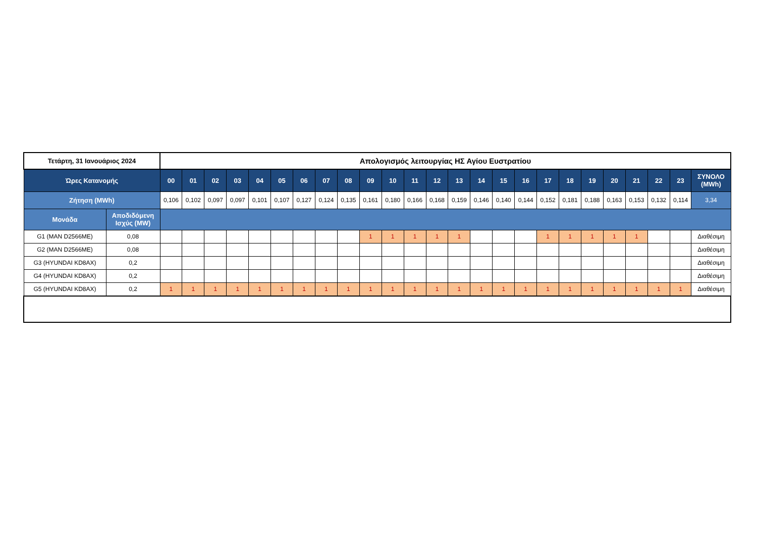| Τετάρτη, 31 Ιανουάριος 2024 | | Απολογισμός λειτουργίας ΗΣ Αγίου Ευστρατίου | | | | | | | | | | | | | | | | | | | | | | | | |
| Ώρες Κατανομής | | 00 | 01 | 02 | 03 | 04 | 05 | 06 | 07 | 08 | 09 | 10 | 11 | 12 | 13 | 14 | 15 | 16 | 17 | 18 | 19 | 20 | 21 | 22 | 23 | ΣΥΝΟΛΟ (MWh) |
| Ζήτηση (MWh) | | 0,106 | 0,102 | 0,097 | 0,097 | 0,101 | 0,107 | 0,127 | 0,124 | 0,135 | 0,161 | 0,180 | 0,166 | 0,168 | 0,159 | 0,146 | 0,140 | 0,144 | 0,152 | 0,181 | 0,188 | 0,163 | 0,153 | 0,132 | 0,114 | 3,34 |
| Μονάδα | Αποδιδόμενη Ισχύς (MW) | | | | | | | | | | | | | | | | | | | | | | | | | |
| G1 (MAN D2566ME) | 0,08 | | | | | | | | | | 1 | 1 | 1 | 1 | 1 | | | | 1 | 1 | 1 | 1 | 1 | | | Διαθέσιμη |
| G2 (MAN D2566ME) | 0,08 | | | | | | | | | | | | | | | | | | | | | | | | | Διαθέσιμη |
| G3 (HYUNDAI KD8AX) | 0,2 | | | | | | | | | | | | | | | | | | | | | | | | | Διαθέσιμη |
| G4 (HYUNDAI KD8AX) | 0,2 | | | | | | | | | | | | | | | | | | | | | | | | | Διαθέσιμη |
| G5 (HYUNDAI KD8AX) | 0,2 | 1 | 1 | 1 | 1 | 1 | 1 | 1 | 1 | 1 | 1 | 1 | 1 | 1 | 1 | 1 | 1 | 1 | 1 | 1 | 1 | 1 | 1 | 1 | 1 | Διαθέσιμη |